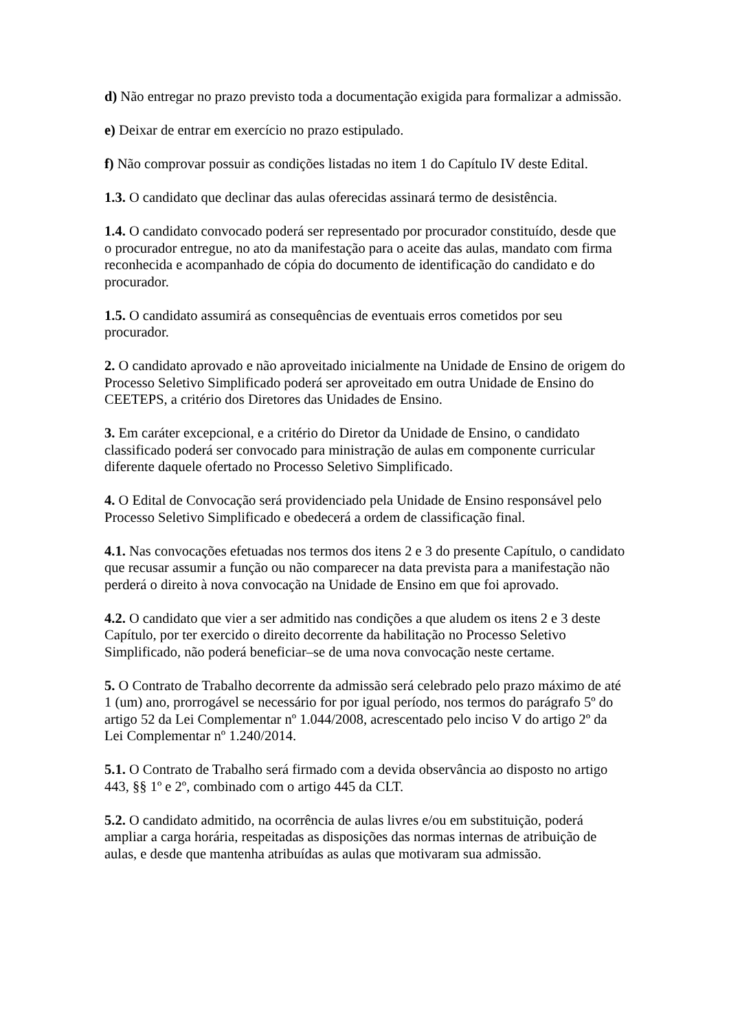d) Não entregar no prazo previsto toda a documentação exigida para formalizar a admissão.
e) Deixar de entrar em exercício no prazo estipulado.
f) Não comprovar possuir as condições listadas no item 1 do Capítulo IV deste Edital.
1.3. O candidato que declinar das aulas oferecidas assinará termo de desistência.
1.4. O candidato convocado poderá ser representado por procurador constituído, desde que o procurador entregue, no ato da manifestação para o aceite das aulas, mandato com firma reconhecida e acompanhado de cópia do documento de identificação do candidato e do procurador.
1.5. O candidato assumirá as consequências de eventuais erros cometidos por seu procurador.
2. O candidato aprovado e não aproveitado inicialmente na Unidade de Ensino de origem do Processo Seletivo Simplificado poderá ser aproveitado em outra Unidade de Ensino do CEETEPS, a critério dos Diretores das Unidades de Ensino.
3. Em caráter excepcional, e a critério do Diretor da Unidade de Ensino, o candidato classificado poderá ser convocado para ministração de aulas em componente curricular diferente daquele ofertado no Processo Seletivo Simplificado.
4. O Edital de Convocação será providenciado pela Unidade de Ensino responsável pelo Processo Seletivo Simplificado e obedecerá a ordem de classificação final.
4.1. Nas convocações efetuadas nos termos dos itens 2 e 3 do presente Capítulo, o candidato que recusar assumir a função ou não comparecer na data prevista para a manifestação não perderá o direito à nova convocação na Unidade de Ensino em que foi aprovado.
4.2. O candidato que vier a ser admitido nas condições a que aludem os itens 2 e 3 deste Capítulo, por ter exercido o direito decorrente da habilitação no Processo Seletivo Simplificado, não poderá beneficiar–se de uma nova convocação neste certame.
5. O Contrato de Trabalho decorrente da admissão será celebrado pelo prazo máximo de até 1 (um) ano, prorrogável se necessário for por igual período, nos termos do parágrafo 5º do artigo 52 da Lei Complementar nº 1.044/2008, acrescentado pelo inciso V do artigo 2º da Lei Complementar nº 1.240/2014.
5.1. O Contrato de Trabalho será firmado com a devida observância ao disposto no artigo 443, §§ 1º e 2º, combinado com o artigo 445 da CLT.
5.2. O candidato admitido, na ocorrência de aulas livres e/ou em substituição, poderá ampliar a carga horária, respeitadas as disposições das normas internas de atribuição de aulas, e desde que mantenha atribuídas as aulas que motivaram sua admissão.